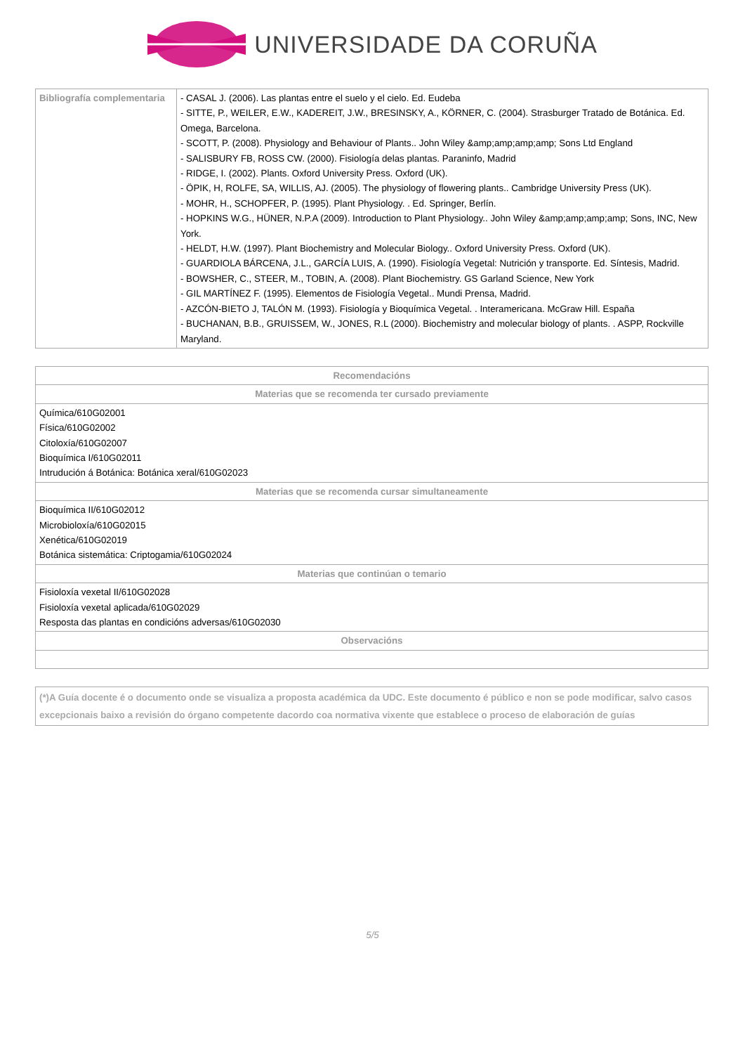UNIVERSIDADE DA CORUÑA
| Bibliografía complementaria | - CASAL J. (2006). Las plantas entre el suelo y el cielo. Ed. Eudeba - SITTE, P., WEILER, E.W., KADEREIT, J.W., BRESINSKY, A., KÖRNER, C. (2004). Strasburger Tratado de Botánica. Ed. Omega, Barcelona. - SCOTT, P. (2008). Physiology and Behaviour of Plants.. John Wiley &amp;amp;amp;amp; Sons Ltd England - SALISBURY FB, ROSS CW. (2000). Fisiología delas plantas. Paraninfo, Madrid - RIDGE, I. (2002). Plants. Oxford University Press. Oxford (UK). - ÖPIK, H, ROLFE, SA, WILLIS, AJ. (2005). The physiology of flowering plants.. Cambridge University Press (UK). - MOHR, H., SCHOPFER, P. (1995). Plant Physiology. . Ed. Springer, Berlín. - HOPKINS W.G., HÜNER, N.P.A (2009). Introduction to Plant Physiology.. John Wiley &amp;amp;amp;amp; Sons, INC, New York. - HELDT, H.W. (1997). Plant Biochemistry and Molecular Biology.. Oxford University Press. Oxford (UK). - GUARDIOLA BÁRCENA, J.L., GARCÍA LUIS, A. (1990). Fisiología Vegetal: Nutrición y transporte. Ed. Síntesis, Madrid. - BOWSHER, C., STEER, M., TOBIN, A. (2008). Plant Biochemistry. GS Garland Science, New York - GIL MARTÍNEZ F. (1995). Elementos de Fisiología Vegetal.. Mundi Prensa, Madrid. - AZCÓN-BIETO J, TALÓN M. (1993). Fisiología y Bioquímica Vegetal. . Interamericana. McGraw Hill. España - BUCHANAN, B.B., GRUISSEM, W., JONES, R.L (2000). Biochemistry and molecular biology of plants. . ASPP, Rockville Maryland. |
| Recomendacións |
| --- |
| Materias que se recomenda ter cursado previamente |
| Química/610G02001 Física/610G02002 Citoloxía/610G02007 Bioquímica I/610G02011 Intrudución á Botánica: Botánica xeral/610G02023 |
| Materias que se recomenda cursar simultaneamente |
| Bioquímica II/610G02012 Microbioloxía/610G02015 Xenética/610G02019 Botánica sistemática: Criptogamia/610G02024 |
| Materias que continúan o temario |
| Fisioloxía vexetal II/610G02028 Fisioloxía vexetal aplicada/610G02029 Resposta das plantas en condicións adversas/610G02030 |
| Observacións |
(*)A Guía docente é o documento onde se visualiza a proposta académica da UDC. Este documento é público e non se pode modificar, salvo casos excepcionais baixo a revisión do órgano competente dacordo coa normativa vixente que establece o proceso de elaboración de guías
5/5